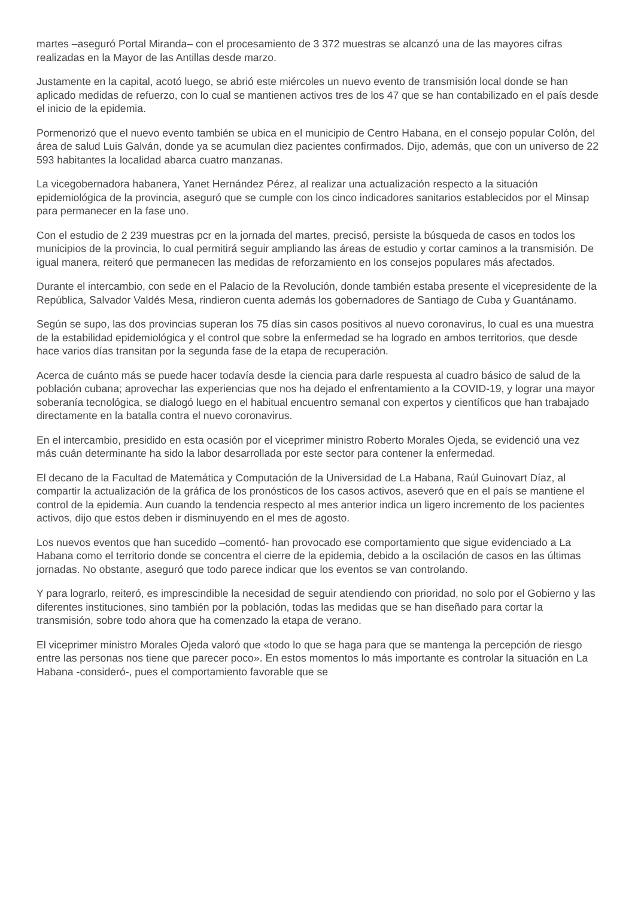martes –aseguró Portal Miranda– con el procesamiento de 3 372 muestras se alcanzó una de las mayores cifras realizadas en la Mayor de las Antillas desde marzo.
Justamente en la capital, acotó luego, se abrió este miércoles un nuevo evento de transmisión local donde se han aplicado medidas de refuerzo, con lo cual se mantienen activos tres de los 47 que se han contabilizado en el país desde el inicio de la epidemia.
Pormenorizó que el nuevo evento también se ubica en el municipio de Centro Habana, en el consejo popular Colón, del área de salud Luis Galván, donde ya se acumulan diez pacientes confirmados. Dijo, además, que con un universo de 22 593 habitantes la localidad abarca cuatro manzanas.
La vicegobernadora habanera, Yanet Hernández Pérez, al realizar una actualización respecto a la situación epidemiológica de la provincia, aseguró que se cumple con los cinco indicadores sanitarios establecidos por el Minsap para permanecer en la fase uno.
Con el estudio de 2 239 muestras pcr en la jornada del martes, precisó, persiste la búsqueda de casos en todos los municipios de la provincia, lo cual permitirá seguir ampliando las áreas de estudio y cortar caminos a la transmisión. De igual manera, reiteró que permanecen las medidas de reforzamiento en los consejos populares más afectados.
Durante el intercambio, con sede en el Palacio de la Revolución, donde también estaba presente el vicepresidente de la República, Salvador Valdés Mesa, rindieron cuenta además los gobernadores de Santiago de Cuba y Guantánamo.
Según se supo, las dos provincias superan los 75 días sin casos positivos al nuevo coronavirus, lo cual es una muestra de la estabilidad epidemiológica y el control que sobre la enfermedad se ha logrado en ambos territorios, que desde hace varios días transitan por la segunda fase de la etapa de recuperación.
Acerca de cuánto más se puede hacer todavía desde la ciencia para darle respuesta al cuadro básico de salud de la población cubana; aprovechar las experiencias que nos ha dejado el enfrentamiento a la COVID-19, y lograr una mayor soberanía tecnológica, se dialogó luego en el habitual encuentro semanal con expertos y científicos que han trabajado directamente en la batalla contra el nuevo coronavirus.
En el intercambio, presidido en esta ocasión por el viceprimer ministro Roberto Morales Ojeda, se evidenció una vez más cuán determinante ha sido la labor desarrollada por este sector para contener la enfermedad.
El decano de la Facultad de Matemática y Computación de la Universidad de La Habana, Raúl Guinovart Díaz, al compartir la actualización de la gráfica de los pronósticos de los casos activos, aseveró que en el país se mantiene el control de la epidemia. Aun cuando la tendencia respecto al mes anterior indica un ligero incremento de los pacientes activos, dijo que estos deben ir disminuyendo en el mes de agosto.
Los nuevos eventos que han sucedido –comentó- han provocado ese comportamiento que sigue evidenciado a La Habana como el territorio donde se concentra el cierre de la epidemia, debido a la oscilación de casos en las últimas jornadas. No obstante, aseguró que todo parece indicar que los eventos se van controlando.
Y para lograrlo, reiteró, es imprescindible la necesidad de seguir atendiendo con prioridad, no solo por el Gobierno y las diferentes instituciones, sino también por la población, todas las medidas que se han diseñado para cortar la transmisión, sobre todo ahora que ha comenzado la etapa de verano.
El viceprimer ministro Morales Ojeda valoró que «todo lo que se haga para que se mantenga la percepción de riesgo entre las personas nos tiene que parecer poco». En estos momentos lo más importante es controlar la situación en La Habana -consideró-, pues el comportamiento favorable que se